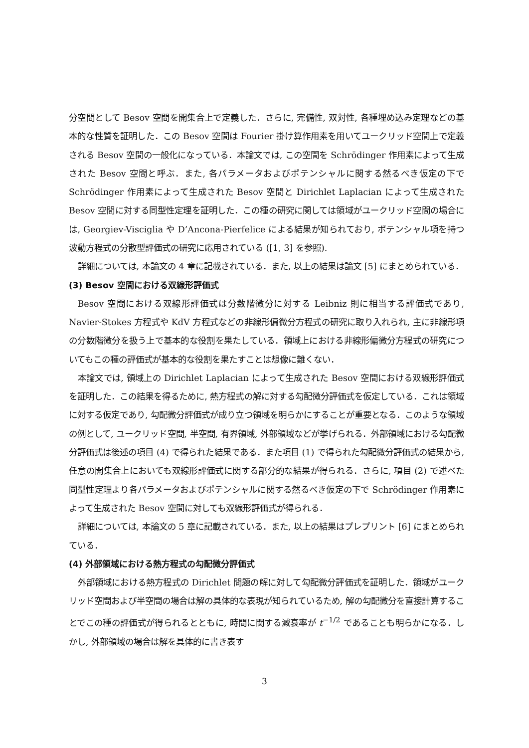分空間として Besov 空間を開集合上で定義した．さらに, 完備性, 双対性, 各種埋め込み定理などの基本的な性質を証明した．この Besov 空間は Fourier 掛け算作用素を用いてユークリッド空間上で定義される Besov 空間の一般化になっている．本論文では, この空間を Schrödinger 作用素によって生成された Besov 空間と呼ぶ．また, 各パラメータおよびポテンシャルに関する然るべき仮定の下で Schrödinger 作用素によって生成された Besov 空間と Dirichlet Laplacian によって生成された Besov 空間に対する同型性定理を証明した．この種の研究に関しては領域がユークリッド空間の場合には, Georgiev-Visciglia や D’Ancona-Pierfelice による結果が知られており, ポテンシャル項を持つ波動方程式の分散型評価式の研究に応用されている ([1, 3] を参照).
詳細については, 本論文の 4 章に記載されている．また, 以上の結果は論文 [5] にまとめられている．
(3) Besov 空間における双線形評価式
Besov 空間における双線形評価式は分数階微分に対する Leibniz 則に相当する評価式であり, Navier-Stokes 方程式や KdV 方程式などの非線形偏微分方程式の研究に取り入れられ, 主に非線形項の分数階微分を扱う上で基本的な役割を果たしている．領域上における非線形偏微分方程式の研究についてもこの種の評価式が基本的な役割を果たすことは想像に難くない．
本論文では, 領域上の Dirichlet Laplacian によって生成された Besov 空間における双線形評価式を証明した．この結果を得るために, 熱方程式の解に対する勾配微分評価式を仮定している．これは領域に対する仮定であり, 勾配微分評価式が成り立つ領域を明らかにすることが重要となる．このような領域の例として, ユークリッド空間, 半空間, 有界領域, 外部領域などが挙げられる．外部領域における勾配微分評価式は後述の項目 (4) で得られた結果である．また項目 (1) で得られた勾配微分評価式の結果から, 任意の開集合上においても双線形評価式に関する部分的な結果が得られる．さらに, 項目 (2) で述べた同型性定理より各パラメータおよびポテンシャルに関する然るべき仮定の下で Schrödinger 作用素によって生成された Besov 空間に対しても双線形評価式が得られる．
詳細については, 本論文の 5 章に記載されている．また, 以上の結果はプレプリント [6] にまとめられている．
(4) 外部領域における熱方程式の勾配微分評価式
外部領域における熱方程式の Dirichlet 問題の解に対して勾配微分評価式を証明した．領域がユークリッド空間および半空間の場合は解の具体的な表現が知られているため, 解の勾配微分を直接計算することでこの種の評価式が得られるとともに, 時間に関する減衰率が t<sup>−1/2</sup> であることも明らかになる．しかし, 外部領域の場合は解を具体的に書き表す
3